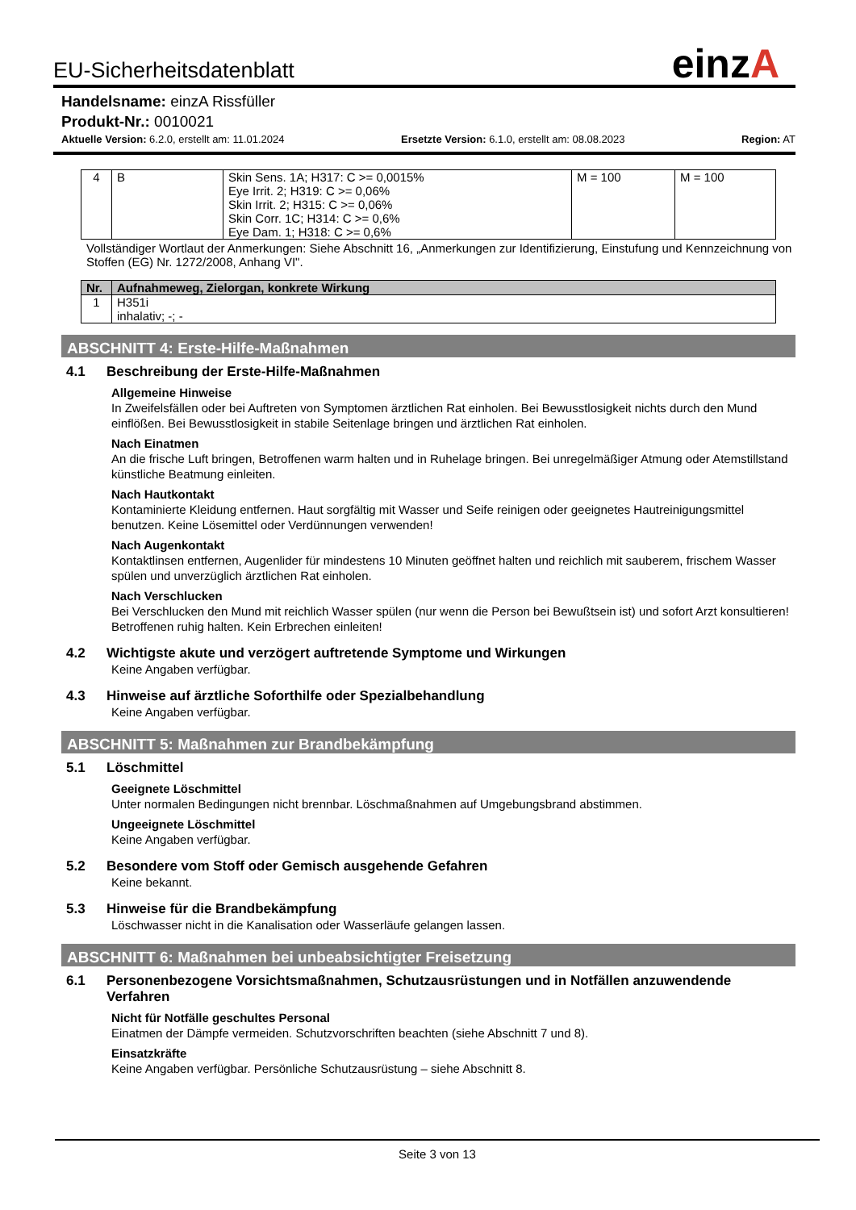einzA
EU-Sicherheitsdatenblatt
Handelsname: einzA Rissfüller
Produkt-Nr.: 0010021
Aktuelle Version: 6.2.0, erstellt am: 11.01.2024 Ersetzte Version: 6.1.0, erstellt am: 08.08.2023 Region: AT
| 4 | B | Skin Sens. 1A; H317: C >= 0,0015% Eye Irrit. 2; H319: C >= 0,06% Skin Irrit. 2; H315: C >= 0,06% Skin Corr. 1C; H314: C >= 0,6% Eye Dam. 1; H318: C >= 0,6% | M = 100 | M = 100 |
Vollständiger Wortlaut der Anmerkungen: Siehe Abschnitt 16, „Anmerkungen zur Identifizierung, Einstufung und Kennzeichnung von Stoffen (EG) Nr. 1272/2008, Anhang VI".
| Nr. | Aufnahmeweg, Zielorgan, konkrete Wirkung |
| --- | --- |
| 1 | H351i inhalativ; -; - |
ABSCHNITT 4: Erste-Hilfe-Maßnahmen
4.1 Beschreibung der Erste-Hilfe-Maßnahmen
Allgemeine Hinweise
In Zweifelsfällen oder bei Auftreten von Symptomen ärztlichen Rat einholen. Bei Bewusstlosigkeit nichts durch den Mund einflößen. Bei Bewusstlosigkeit in stabile Seitenlage bringen und ärztlichen Rat einholen.
Nach Einatmen
An die frische Luft bringen, Betroffenen warm halten und in Ruhelage bringen. Bei unregelmäßiger Atmung oder Atemstillstand künstliche Beatmung einleiten.
Nach Hautkontakt
Kontaminierte Kleidung entfernen. Haut sorgfältig mit Wasser und Seife reinigen oder geeignetes Hautreinigungsmittel benutzen. Keine Lösemittel oder Verdünnungen verwenden!
Nach Augenkontakt
Kontaktlinsen entfernen, Augenlider für mindestens 10 Minuten geöffnet halten und reichlich mit sauberem, frischem Wasser spülen und unverzüglich ärztlichen Rat einholen.
Nach Verschlucken
Bei Verschlucken den Mund mit reichlich Wasser spülen (nur wenn die Person bei Bewußtsein ist) und sofort Arzt konsultieren! Betroffenen ruhig halten. Kein Erbrechen einleiten!
4.2 Wichtigste akute und verzögert auftretende Symptome und Wirkungen
Keine Angaben verfügbar.
4.3 Hinweise auf ärztliche Soforthilfe oder Spezialbehandlung
Keine Angaben verfügbar.
ABSCHNITT 5: Maßnahmen zur Brandbekämpfung
5.1 Löschmittel
Geeignete Löschmittel
Unter normalen Bedingungen nicht brennbar. Löschmaßnahmen auf Umgebungsbrand abstimmen.
Ungeeignete Löschmittel
Keine Angaben verfügbar.
5.2 Besondere vom Stoff oder Gemisch ausgehende Gefahren
Keine bekannt.
5.3 Hinweise für die Brandbekämpfung
Löschwasser nicht in die Kanalisation oder Wasserläufe gelangen lassen.
ABSCHNITT 6: Maßnahmen bei unbeabsichtigter Freisetzung
6.1 Personenbezogene Vorsichtsmaßnahmen, Schutzausrüstungen und in Notfällen anzuwendende Verfahren
Nicht für Notfälle geschultes Personal
Einatmen der Dämpfe vermeiden. Schutzvorschriften beachten (siehe Abschnitt 7 und 8).
Einsatzkräfte
Keine Angaben verfügbar. Persönliche Schutzausrüstung – siehe Abschnitt 8.
Seite 3 von 13